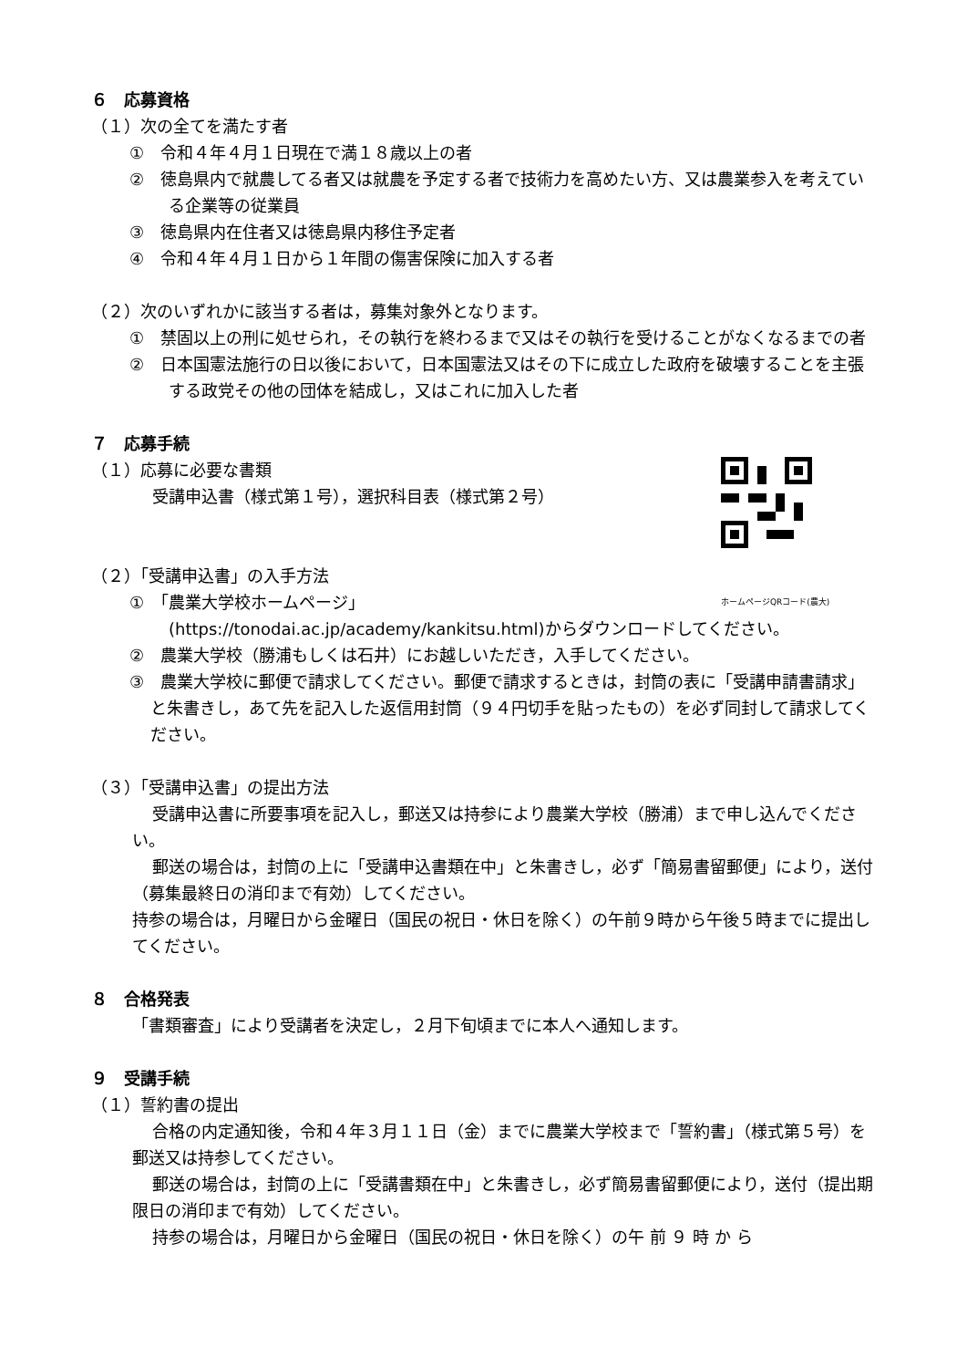６　応募資格
（１）次の全てを満たす者
①　令和４年４月１日現在で満１８歳以上の者
②　徳島県内で就農してる者又は就農を予定する者で技術力を高めたい方、又は農業参入を考えている企業等の従業員
③　徳島県内在住者又は徳島県内移住予定者
④　令和４年４月１日から１年間の傷害保険に加入する者
（２）次のいずれかに該当する者は，募集対象外となります。
①　禁固以上の刑に処せられ，その執行を終わるまで又はその執行を受けることがなくなるまでの者
②　日本国憲法施行の日以後において，日本国憲法又はその下に成立した政府を破壊することを主張する政党その他の団体を結成し，又はこれに加入した者
７　応募手続
ホームページQRコード(農大)
（１）応募に必要な書類
受講申込書（様式第１号），選択科目表（様式第２号）
（２）「受講申込書」の入手方法
①　「農業大学校ホームページ」
(https://tonodai.ac.jp/academy/kankitsu.html)からダウンロードしてください。
②　農業大学校（勝浦もしくは石井）にお越しいただき，入手してください。
③　農業大学校に郵便で請求してください。郵便で請求するときは，封筒の表に「受講申請書請求」と朱書きし，あて先を記入した返信用封筒（９４円切手を貼ったもの）を必ず同封して請求してください。
（３）「受講申込書」の提出方法
受講申込書に所要事項を記入し，郵送又は持参により農業大学校（勝浦）まで申し込んでください。
郵送の場合は，封筒の上に「受講申込書類在中」と朱書きし，必ず「簡易書留郵便」により，送付（募集最終日の消印まで有効）してください。
持参の場合は，月曜日から金曜日（国民の祝日・休日を除く）の午前９時から午後５時までに提出してください。
８　合格発表
「書類審査」により受講者を決定し，２月下旬頃までに本人へ通知します。
９　受講手続
（１）誓約書の提出
合格の内定通知後，令和４年３月１１日（金）までに農業大学校まで「誓約書」（様式第５号）を郵送又は持参してください。
郵送の場合は，封筒の上に「受講書類在中」と朱書きし，必ず簡易書留郵便により，送付（提出期限日の消印まで有効）してください。
持参の場合は，月曜日から金曜日（国民の祝日・休日を除く）の午 前 ９ 時 か ら